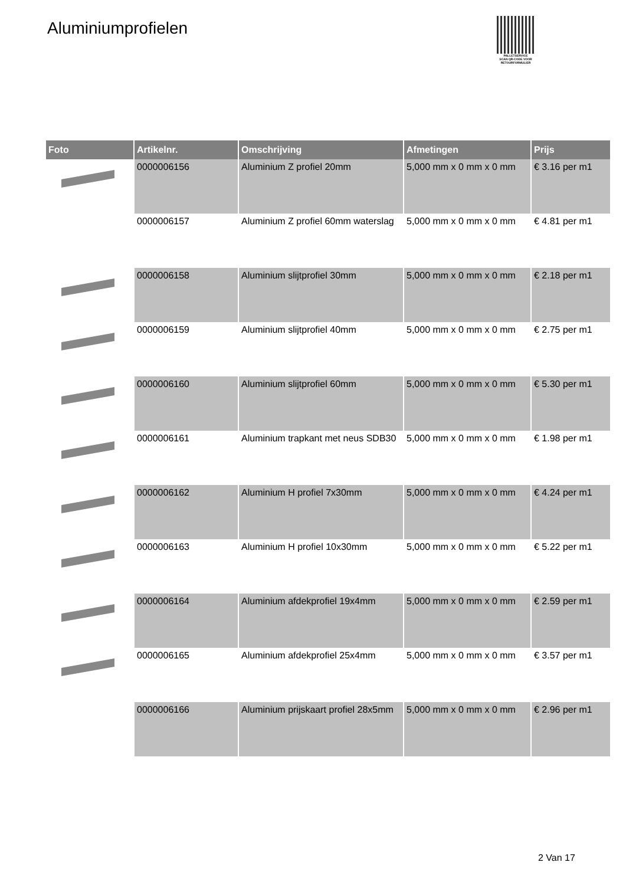Aluminiumprofielen
PALLETSERVICE
SCAN QR-CODE VOOR RETOURFORMULIER
| Foto | Artikelnr. | Omschrijving | Afmetingen | Prijs |
| --- | --- | --- | --- | --- |
| | 0000006156 | Aluminium Z profiel 20mm | 5,000 mm x 0 mm x 0 mm | € 3.16 per m1 |
| | 0000006157 | Aluminium Z profiel 60mm waterslag | 5,000 mm x 0 mm x 0 mm | € 4.81 per m1 |
| | 0000006158 | Aluminium slijtprofiel 30mm | 5,000 mm x 0 mm x 0 mm | € 2.18 per m1 |
| | 0000006159 | Aluminium slijtprofiel 40mm | 5,000 mm x 0 mm x 0 mm | € 2.75 per m1 |
| | 0000006160 | Aluminium slijtprofiel 60mm | 5,000 mm x 0 mm x 0 mm | € 5.30 per m1 |
| | 0000006161 | Aluminium trapkant met neus SDB30 | 5,000 mm x 0 mm x 0 mm | € 1.98 per m1 |
| | 0000006162 | Aluminium H profiel 7x30mm | 5,000 mm x 0 mm x 0 mm | € 4.24 per m1 |
| | 0000006163 | Aluminium H profiel 10x30mm | 5,000 mm x 0 mm x 0 mm | € 5.22 per m1 |
| | 0000006164 | Aluminium afdekprofiel 19x4mm | 5,000 mm x 0 mm x 0 mm | € 2.59 per m1 |
| | 0000006165 | Aluminium afdekprofiel 25x4mm | 5,000 mm x 0 mm x 0 mm | € 3.57 per m1 |
| | 0000006166 | Aluminium prijskaart profiel 28x5mm | 5,000 mm x 0 mm x 0 mm | € 2.96 per m1 |
2 Van 17